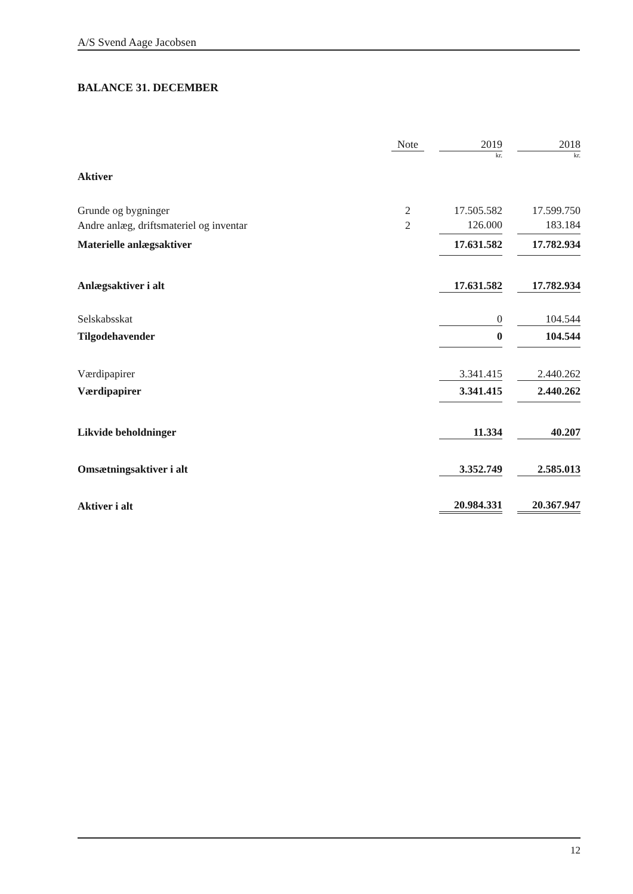A/S Svend Aage Jacobsen
BALANCE 31. DECEMBER
| | Note | | 2019 | | 2018 |
| --- | --- | --- | --- | --- | --- |
| | | | kr. | | kr. |
| Aktiver | | | | | |
| Grunde og bygninger | 2 | | 17.505.582 | | 17.599.750 |
| Andre anlæg, driftsmateriel og inventar | 2 | | 126.000 | | 183.184 |
| Materielle anlægsaktiver | | | 17.631.582 | | 17.782.934 |
| Anlægsaktiver i alt | | | 17.631.582 | | 17.782.934 |
| Selskabsskat | | | 0 | | 104.544 |
| Tilgodehavender | | | 0 | | 104.544 |
| Værdipapirer | | | 3.341.415 | | 2.440.262 |
| Værdipapirer | | | 3.341.415 | | 2.440.262 |
| Likvide beholdninger | | | 11.334 | | 40.207 |
| Omsætningsaktiver i alt | | | 3.352.749 | | 2.585.013 |
| Aktiver i alt | | | 20.984.331 | | 20.367.947 |
12